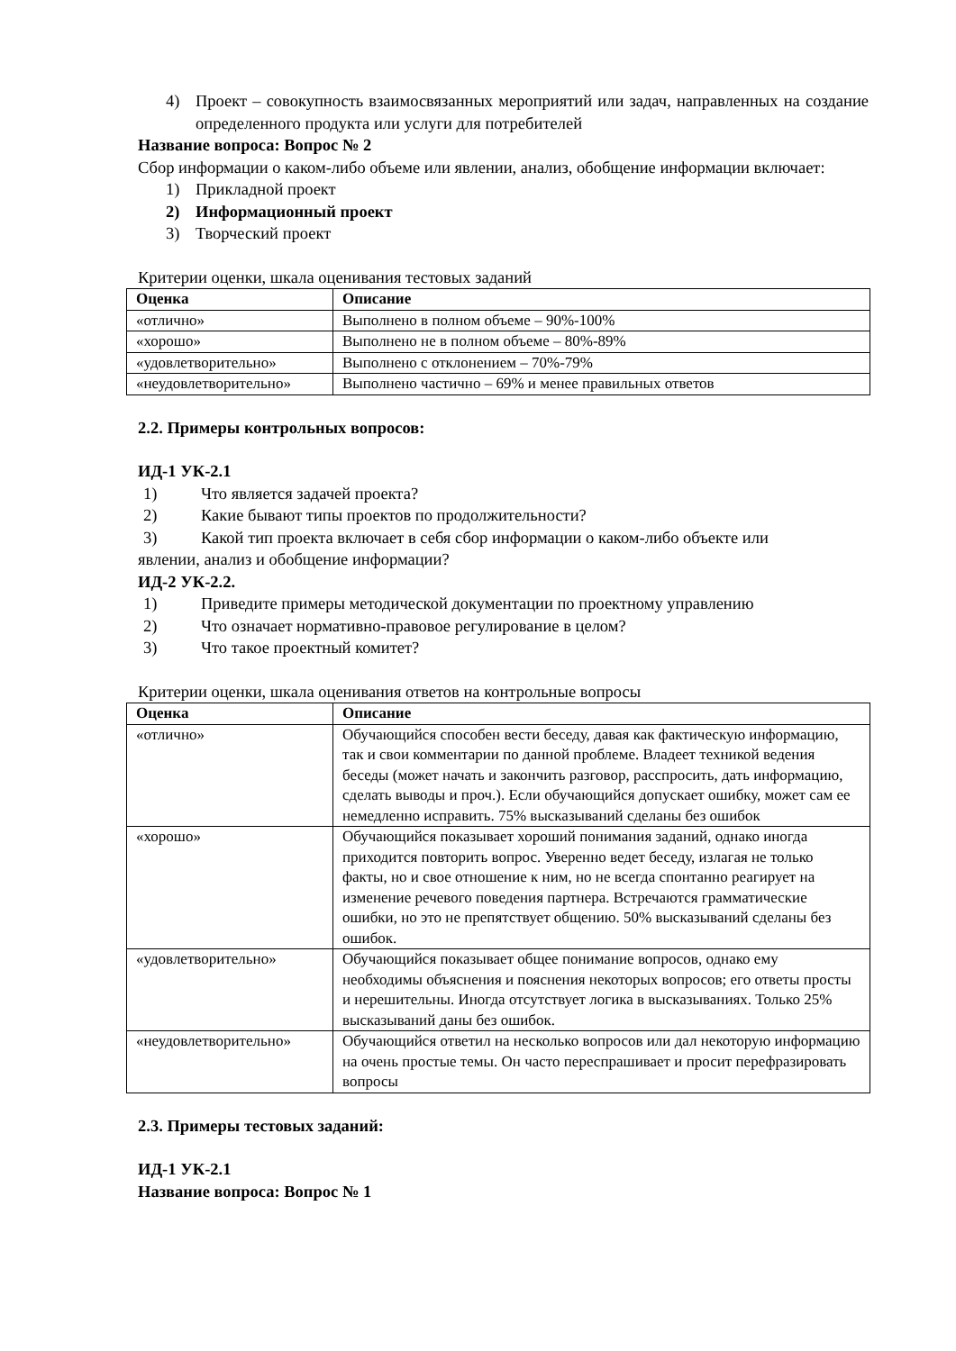4) Проект – совокупность взаимосвязанных мероприятий или задач, направленных на создание определенного продукта или услуги для потребителей
Название вопроса: Вопрос № 2
Сбор информации о каком-либо объеме или явлении, анализ, обобщение информации включает:
1) Прикладной проект
2) Информационный проект
3) Творческий проект
Критерии оценки, шкала оценивания тестовых заданий
| Оценка | Описание |
| --- | --- |
| «отлично» | Выполнено в полном объеме – 90%-100% |
| «хорошо» | Выполнено не в полном объеме – 80%-89% |
| «удовлетворительно» | Выполнено с отклонением – 70%-79% |
| «неудовлетворительно» | Выполнено частично – 69% и менее правильных ответов |
2.2. Примеры контрольных вопросов:
ИД-1 УК-2.1
1) Что является задачей проекта?
2) Какие бывают типы проектов по продолжительности?
3) Какой тип проекта включает в себя сбор информации о каком-либо объекте или
явлении, анализ и обобщение информации?
ИД-2 УК-2.2.
1) Приведите примеры методической документации по проектному управлению
2) Что означает нормативно-правовое регулирование в целом?
3) Что такое проектный комитет?
Критерии оценки, шкала оценивания ответов на контрольные вопросы
| Оценка | Описание |
| --- | --- |
| «отлично» | Обучающийся способен вести беседу, давая как фактическую информацию, так и свои комментарии по данной проблеме. Владеет техникой ведения беседы (может начать и закончить разговор, расспросить, дать информацию, сделать выводы и проч.). Если обучающийся допускает ошибку, может сам ее немедленно исправить. 75% высказываний сделаны без ошибок |
| «хорошо» | Обучающийся показывает хороший понимания заданий, однако иногда приходится повторить вопрос. Уверенно ведет беседу, излагая не только факты, но и свое отношение к ним, но не всегда спонтанно реагирует на изменение речевого поведения партнера. Встречаются грамматические ошибки, но это не препятствует общению. 50% высказываний сделаны без ошибок. |
| «удовлетворительно» | Обучающийся показывает общее понимание вопросов, однако ему необходимы объяснения и пояснения некоторых вопросов; его ответы просты и нерешительны. Иногда отсутствует логика в высказываниях. Только 25% высказываний даны без ошибок. |
| «неудовлетворительно» | Обучающийся ответил на несколько вопросов или дал некоторую информацию на очень простые темы. Он часто переспрашивает и просит перефразировать вопросы |
2.3. Примеры тестовых заданий:
ИД-1 УК-2.1
Название вопроса: Вопрос № 1